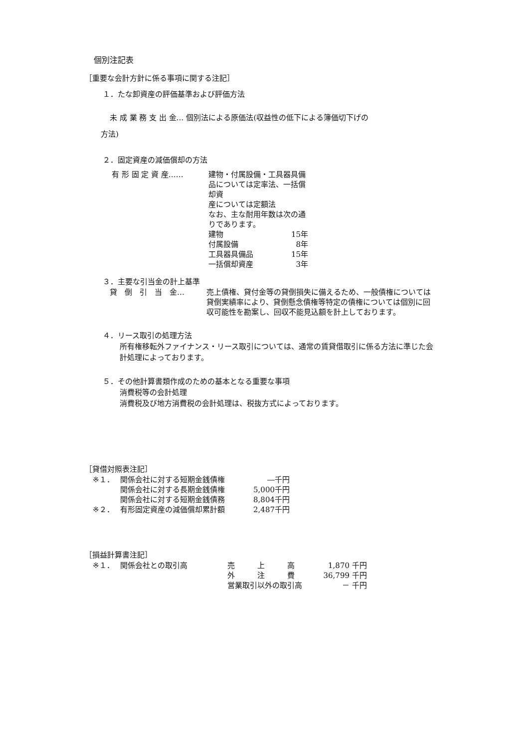個別注記表
［重要な会計方針に係る事項に関する注記］
１．たな卸資産の評価基準および評価方法
未 成 業 務 支 出 金… 個別法による原価法(収益性の低下による簿価切下げの
方法)
２．固定資産の減価償却の方法
| 有 形 固 定 資 産…… | 建物・付属設備・工具器具備品については定率法、一括償却資 産については定額法 なお、主な耐用年数は次の通りであります。 | |
| | 建物 | 15年 |
| | 付属設備 | 8年 |
| | 工具器具備品 | 15年 |
| | 一括償却資産 | 3年 |
３．主要な引当金の計上基準
| 貸 倒 引 当 金… | 売上債権、貸付金等の貸倒損失に備えるため、一般債権については貸倒実績率により、貸倒懸念債権等特定の債権については個別に回収可能性を勘案し、回収不能見込額を計上しております。 |
４．リース取引の処理方法
所有権移転外ファイナンス・リース取引については、通常の賃貸借取引に係る方法に準じた会計処理によっております。
５．その他計算書類作成のための基本となる重要な事項
消費税等の会計処理
消費税及び地方消費税の会計処理は、税抜方式によっております。
［貸借対照表注記］
| ※１． | 関係会社に対する短期金銭債権 | ―千円 |
| | 関係会社に対する長期金銭債権 | 5,000千円 |
| | 関係会社に対する短期金銭債務 | 8,804千円 |
| ※２． | 有形固定資産の減価償却累計額 | 2,487千円 |
［損益計算書注記］
| ※１． | 関係会社との取引高 | 売 上 高 | 1,870 | 千円 |
| | | 外 注 費 | 36,799 | 千円 |
| | | 営業取引以外の取引高 | － | 千円 |